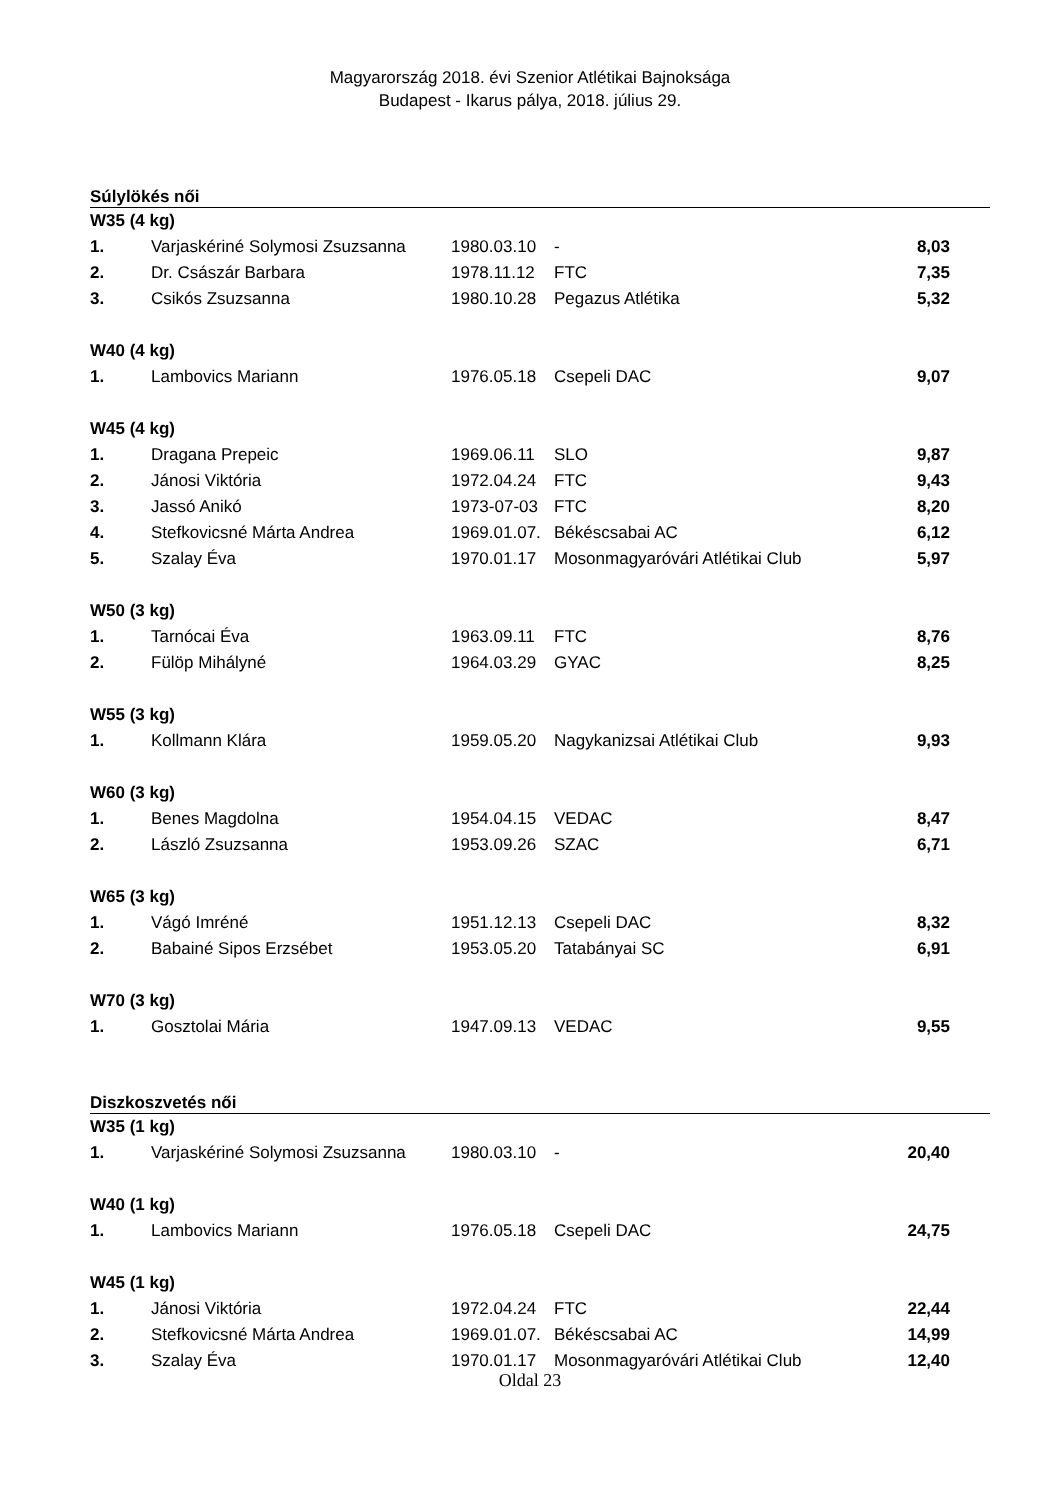Magyarország 2018. évi Szenior Atlétikai Bajnoksága
Budapest - Ikarus pálya, 2018. július 29.
Súlylökés női
| W35 (4 kg) | | | | |
| 1. | Varjaskériné Solymosi Zsuzsanna | 1980.03.10 | - | 8,03 |
| 2. | Dr. Császár Barbara | 1978.11.12 | FTC | 7,35 |
| 3. | Csikós Zsuzsanna | 1980.10.28 | Pegazus Atlétika | 5,32 |
| W40 (4 kg) | | | | |
| 1. | Lambovics Mariann | 1976.05.18 | Csepeli DAC | 9,07 |
| W45 (4 kg) | | | | |
| 1. | Dragana Prepeic | 1969.06.11 | SLO | 9,87 |
| 2. | Jánosi Viktória | 1972.04.24 | FTC | 9,43 |
| 3. | Jassó Anikó | 1973-07-03 | FTC | 8,20 |
| 4. | Stefkovicsné Márta Andrea | 1969.01.07. | Békéscsabai AC | 6,12 |
| 5. | Szalay Éva | 1970.01.17 | Mosonmagyaróvári Atlétikai Club | 5,97 |
| W50 (3 kg) | | | | |
| 1. | Tarnócai Éva | 1963.09.11 | FTC | 8,76 |
| 2. | Fülöp Mihályné | 1964.03.29 | GYAC | 8,25 |
| W55 (3 kg) | | | | |
| 1. | Kollmann Klára | 1959.05.20 | Nagykanizsai Atlétikai Club | 9,93 |
| W60 (3 kg) | | | | |
| 1. | Benes Magdolna | 1954.04.15 | VEDAC | 8,47 |
| 2. | László Zsuzsanna | 1953.09.26 | SZAC | 6,71 |
| W65 (3 kg) | | | | |
| 1. | Vágó Imréné | 1951.12.13 | Csepeli DAC | 8,32 |
| 2. | Babainé Sipos Erzsébet | 1953.05.20 | Tatabányai SC | 6,91 |
| W70 (3 kg) | | | | |
| 1. | Gosztolai Mária | 1947.09.13 | VEDAC | 9,55 |
Diszkoszvetés női
| W35 (1 kg) | | | | |
| 1. | Varjaskériné Solymosi Zsuzsanna | 1980.03.10 | - | 20,40 |
| W40 (1 kg) | | | | |
| 1. | Lambovics Mariann | 1976.05.18 | Csepeli DAC | 24,75 |
| W45 (1 kg) | | | | |
| 1. | Jánosi Viktória | 1972.04.24 | FTC | 22,44 |
| 2. | Stefkovicsné Márta Andrea | 1969.01.07. | Békéscsabai AC | 14,99 |
| 3. | Szalay Éva | 1970.01.17 | Mosonmagyaróvári Atlétikai Club | 12,40 |
Oldal 23